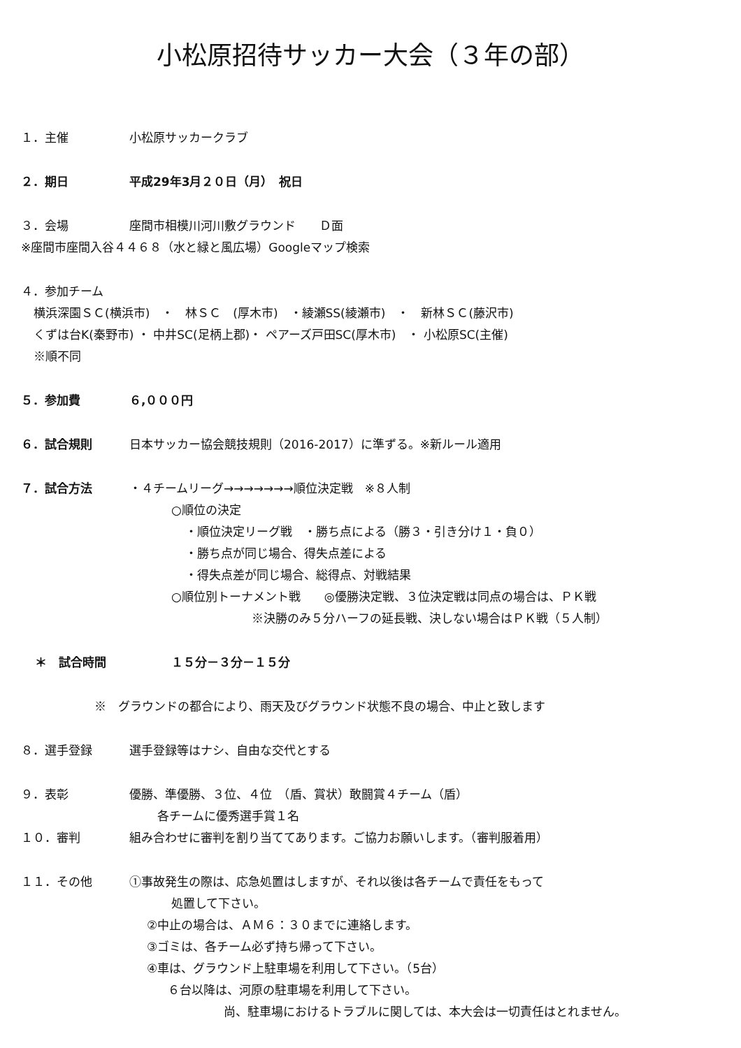小松原招待サッカー大会（３年の部）
１．主催 小松原サッカークラブ
２．期日 平成29年3月２０日（月）　祝日
３．会場 座間市相模川河川敷グラウンド　　Ｄ面
※座間市座間入谷４４６８（水と緑と風広場）Googleマップ検索
４．参加チーム
横浜深園ＳＣ(横浜市)　・　林ＳＣ　(厚木市)　・綾瀬SS(綾瀬市)　・　新林ＳＣ(藤沢市)
くずは台K(秦野市) ・ 中井SC(足柄上郡)・ ペアーズ戸田SC(厚木市)　・ 小松原SC(主催)
※順不同
５．参加費 ６,０００円
６．試合規則 日本サッカー協会競技規則（2016-2017）に準ずる。※新ルール適用
７．試合方法 ・４チームリーグ→→→→→→→順位決定戦　※８人制
○順位の決定
・順位決定リーグ戦　・勝ち点による（勝３・引き分け１・負０）
・勝ち点が同じ場合、得失点差による
・得失点差が同じ場合、総得点、対戦結果
○順位別トーナメント戦　　◎優勝決定戦、３位決定戦は同点の場合は、ＰＫ戦
※決勝のみ５分ハーフの延長戦、決しない場合はＰＫ戦（５人制）
＊　試合時間 １５分－３分－１５分
※　グラウンドの都合により、雨天及びグラウンド状態不良の場合、中止と致します
８．選手登録 選手登録等はナシ、自由な交代とする
９．表彰 優勝、準優勝、３位、４位　（盾、賞状）敢闘賞４チーム（盾）
各チームに優秀選手賞１名
１０．審判 組み合わせに審判を割り当ててあります。ご協力お願いします。（審判服着用）
１１．その他 ①事故発生の際は、応急処置はしますが、それ以後は各チームで責任をもって
処置して下さい。
②中止の場合は、ＡＭ６：３０までに連絡します。
③ゴミは、各チーム必ず持ち帰って下さい。
④車は、グラウンド上駐車場を利用して下さい。（5台）
６台以降は、河原の駐車場を利用して下さい。
尚、駐車場におけるトラブルに関しては、本大会は一切責任はとれません。